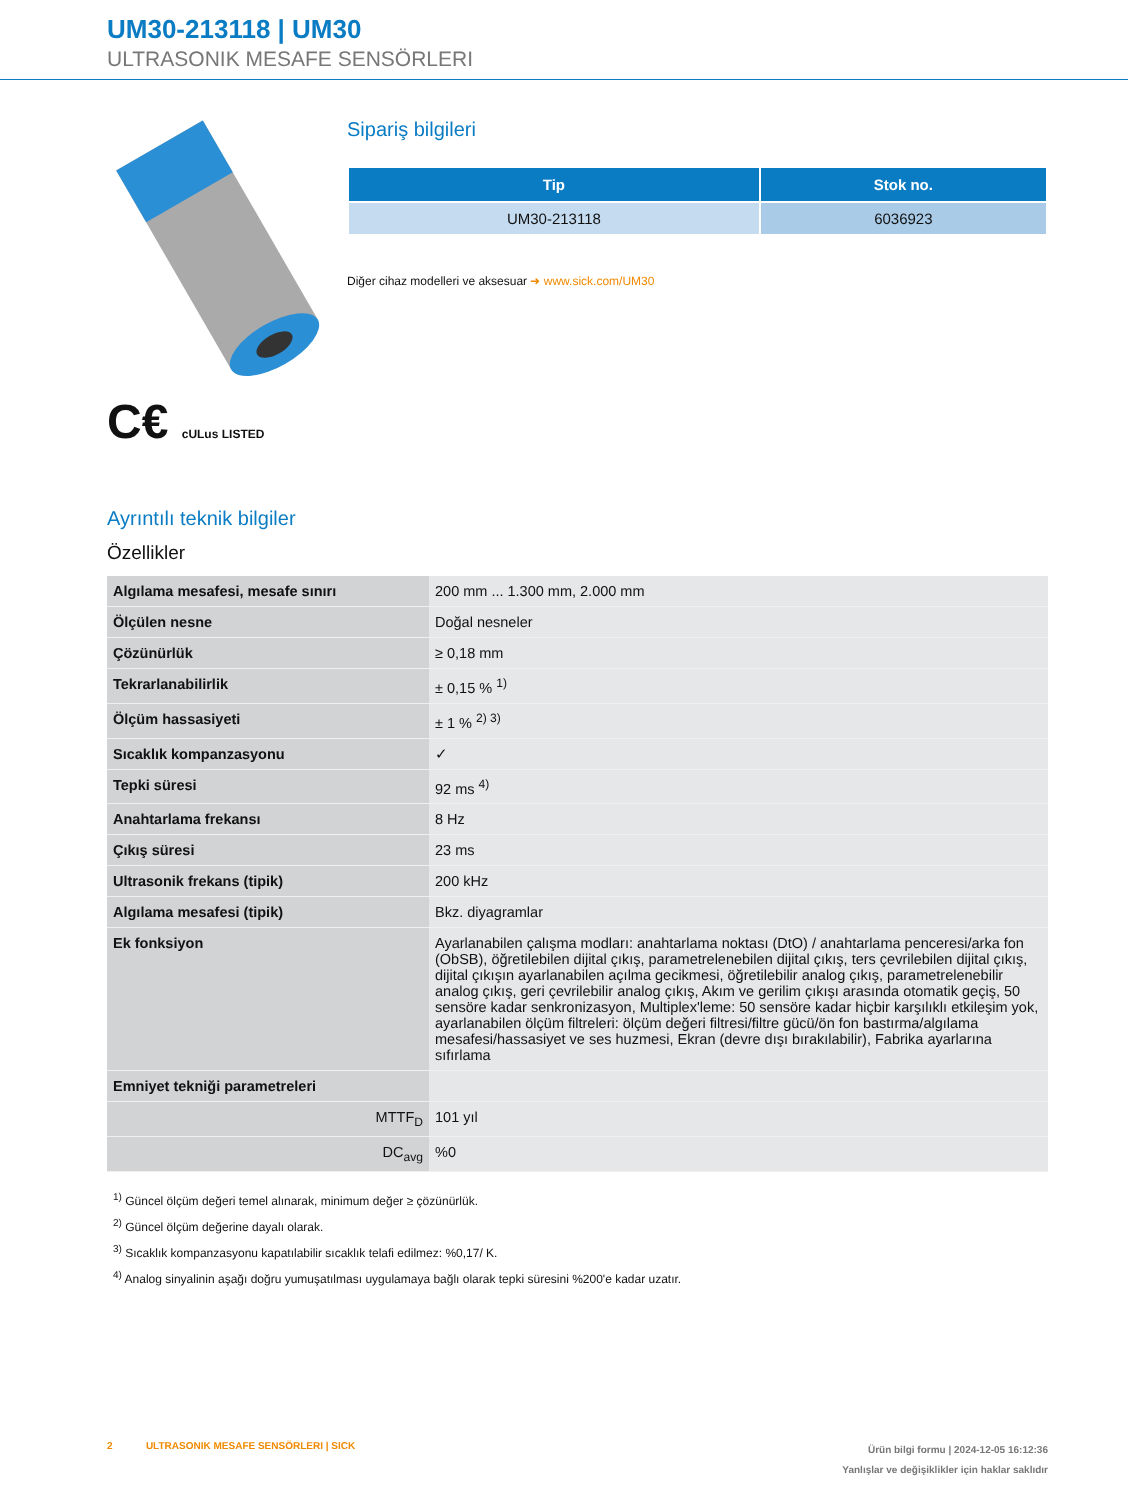UM30-213118 | UM30
ULTRASONIK MESAFE SENSÖRLERI
C€ cULus LISTED
Sipariş bilgileri
| Tip | Stok no. |
| --- | --- |
| UM30-213118 | 6036923 |
Diğer cihaz modelleri ve aksesuar ➜ www.sick.com/UM30
Ayrıntılı teknik bilgiler
Özellikler
| Algılama mesafesi, mesafe sınırı | 200 mm ... 1.300 mm, 2.000 mm |
| Ölçülen nesne | Doğal nesneler |
| Çözünürlük | ≥ 0,18 mm |
| Tekrarlanabilirlik | ± 0,15 % <sup>1)</sup> |
| Ölçüm hassasiyeti | ± 1 % <sup>2) 3)</sup> |
| Sıcaklık kompanzasyonu | ✓ |
| Tepki süresi | 92 ms <sup>4)</sup> |
| Anahtarlama frekansı | 8 Hz |
| Çıkış süresi | 23 ms |
| Ultrasonik frekans (tipik) | 200 kHz |
| Algılama mesafesi (tipik) | Bkz. diyagramlar |
| Ek fonksiyon | Ayarlanabilen çalışma modları: anahtarlama noktası (DtO) / anahtarlama penceresi/arka fon (ObSB), öğretilebilen dijital çıkış, parametrelenebilen dijital çıkış, ters çevrilebilen dijital çıkış, dijital çıkışın ayarlanabilen açılma gecikmesi, öğretilebilir analog çıkış, parametrelenebilir analog çıkış, geri çevrilebilir analog çıkış, Akım ve gerilim çıkışı arasında otomatik geçiş, 50 sensöre kadar senkronizasyon, Multiplex'leme: 50 sensöre kadar hiçbir karşılıklı etkileşim yok, ayarlanabilen ölçüm filtreleri: ölçüm değeri filtresi/filtre gücü/ön fon bastırma/algılama mesafesi/hassasiyet ve ses huzmesi, Ekran (devre dışı bırakılabilir), Fabrika ayarlarına sıfırlama |
| Emniyet tekniği parametreleri | |
| MTTF<sub>D</sub> | 101 yıl |
| DC<sub>avg</sub> | %0 |
<sup>1)</sup> Güncel ölçüm değeri temel alınarak, minimum değer ≥ çözünürlük.
<sup>2)</sup> Güncel ölçüm değerine dayalı olarak.
<sup>3)</sup> Sıcaklık kompanzasyonu kapatılabilir sıcaklık telafi edilmez: %0,17/ K.
<sup>4)</sup> Analog sinyalinin aşağı doğru yumuşatılması uygulamaya bağlı olarak tepki süresini %200'e kadar uzatır.
2 ULTRASONIK MESAFE SENSÖRLERI | SICK
Ürün bilgi formu | 2024-12-05 16:12:36
Yanlışlar ve değişiklikler için haklar saklıdır